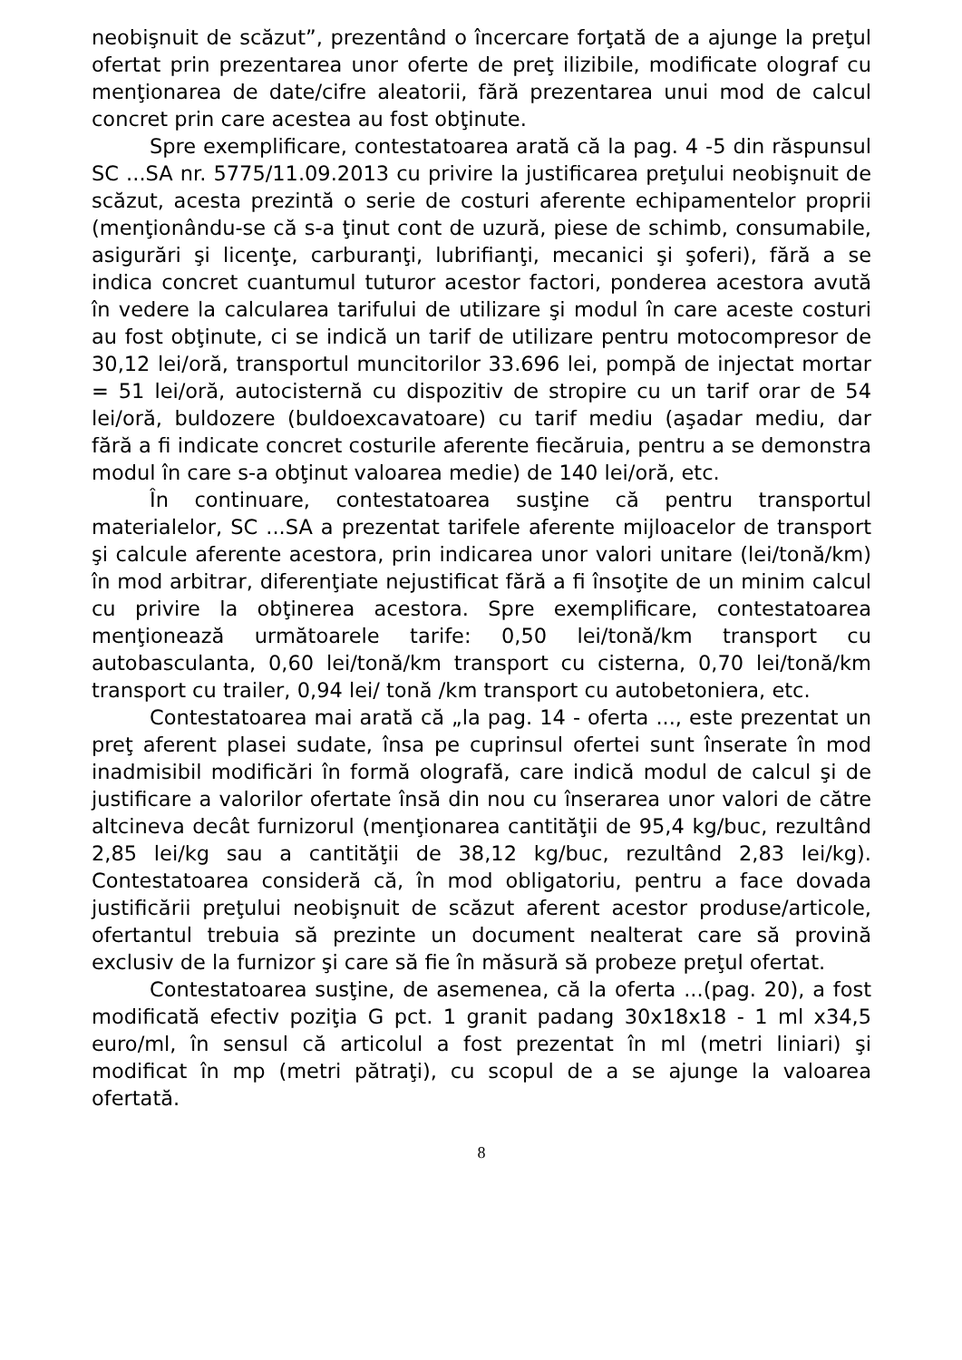neobişnuit de scăzut”, prezentând o încercare forţată de a ajunge la preţul ofertat prin prezentarea unor oferte de preţ ilizibile, modificate olograf cu menţionarea de date/cifre aleatorii, fără prezentarea unui mod de calcul concret prin care acestea au fost obţinute.
Spre exemplificare, contestatoarea arată că la pag. 4 -5 din răspunsul SC ...SA nr. 5775/11.09.2013 cu privire la justificarea preţului neobişnuit de scăzut, acesta prezintă o serie de costuri aferente echipamentelor proprii (menţionându-se că s-a ţinut cont de uzură, piese de schimb, consumabile, asigurări şi licenţe, carburanţi, lubrifianţi, mecanici şi şoferi), fără a se indica concret cuantumul tuturor acestor factori, ponderea acestora avută în vedere la calcularea tarifului de utilizare şi modul în care aceste costuri au fost obţinute, ci se indică un tarif de utilizare pentru motocompresor de 30,12 lei/oră, transportul muncitorilor 33.696 lei, pompă de injectat mortar = 51 lei/oră, autocisternă cu dispozitiv de stropire cu un tarif orar de 54 lei/oră, buldozere (buldoexcavatoare) cu tarif mediu (aşadar mediu, dar fără a fi indicate concret costurile aferente fiecăruia, pentru a se demonstra modul în care s-a obţinut valoarea medie) de 140 lei/oră, etc.
În continuare, contestatoarea susţine că pentru transportul materialelor, SC ...SA a prezentat tarifele aferente mijloacelor de transport şi calcule aferente acestora, prin indicarea unor valori unitare (lei/tonă/km) în mod arbitrar, diferenţiate nejustificat fără a fi însoţite de un minim calcul cu privire la obţinerea acestora. Spre exemplificare, contestatoarea menţionează următoarele tarife: 0,50 lei/tonă/km transport cu autobasculanta, 0,60 lei/tonă/km transport cu cisterna, 0,70 lei/tonă/km transport cu trailer, 0,94 lei/ tonă /km transport cu autobetoniera, etc.
Contestatoarea mai arată că „la pag. 14 - oferta ..., este prezentat un preţ aferent plasei sudate, însa pe cuprinsul ofertei sunt înserate în mod inadmisibil modificări în formă olografă, care indică modul de calcul şi de justificare a valorilor ofertate însă din nou cu înserarea unor valori de către altcineva decât furnizorul (menţionarea cantităţii de 95,4 kg/buc, rezultând 2,85 lei/kg sau a cantităţii de 38,12 kg/buc, rezultând 2,83 lei/kg). Contestatoarea consideră că, în mod obligatoriu, pentru a face dovada justificării preţului neobişnuit de scăzut aferent acestor produse/articole, ofertantul trebuia să prezinte un document nealterat care să provină exclusiv de la furnizor şi care să fie în măsură să probeze preţul ofertat.
Contestatoarea susţine, de asemenea, că la oferta ...(pag. 20), a fost modificată efectiv poziţia G pct. 1 granit padang 30x18x18 - 1 ml x34,5 euro/ml, în sensul că articolul a fost prezentat în ml (metri liniari) şi modificat în mp (metri pătraţi), cu scopul de a se ajunge la valoarea ofertată.
8